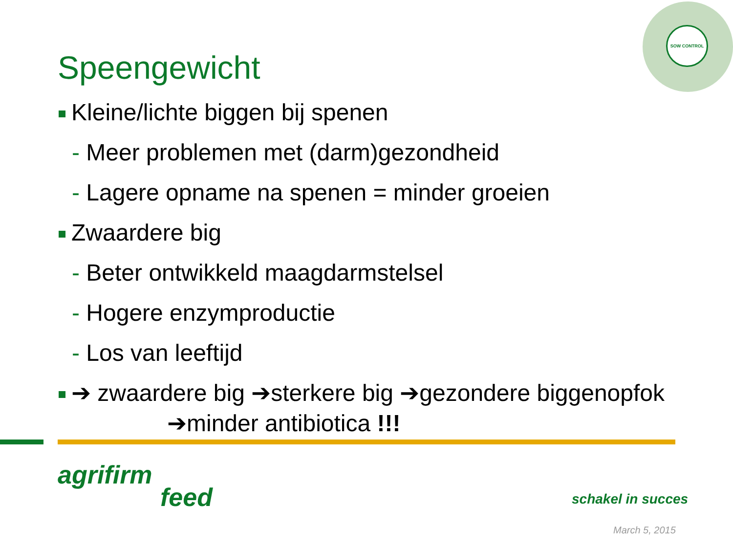SOW CONTROL
Speengewicht
Kleine/lichte biggen bij spenen
- Meer problemen met (darm)gezondheid
- Lagere opname na spenen = minder groeien
Zwaardere big
- Beter ontwikkeld maagdarmstelsel
- Hogere enzymproductie
- Los van leeftijd
➔ zwaardere big ➔sterkere big ➔gezondere biggenopfok
➔minder antibiotica !!!
agrifirm
feed
schakel in succes
March 5, 2015